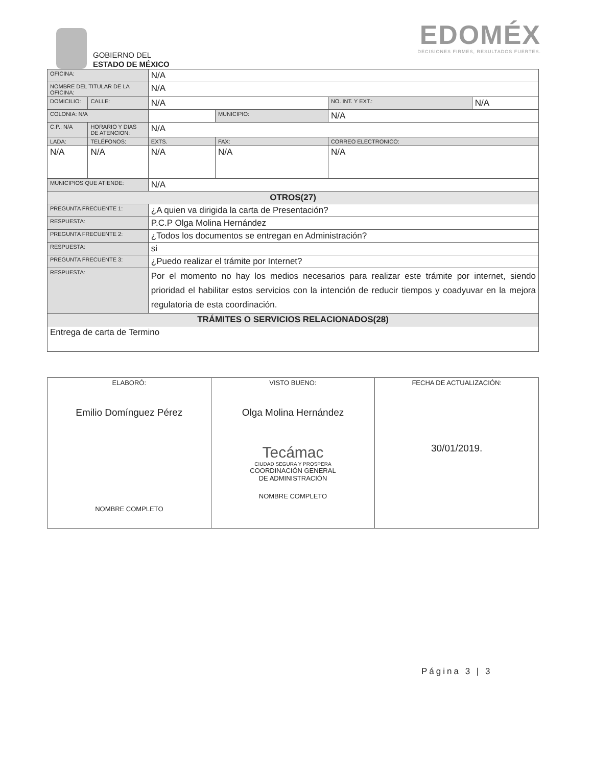GOBIERNO DEL
ESTADO DE MÉXICO
EDOMÉX
DECISIONES FIRMES, RESULTADOS FUERTES.
| OFICINA: | | N/A | | | | | |
| NOMBRE DEL TITULAR DE LA OFICINA: | | | N/A | | | | |
| DOMICILIO: | CALLE: | N/A | | | | NO. INT. Y EXT.: | N/A |
| COLONIA: N/A | | | | MUNICIPIO: | N/A | | |
| C.P.: N/A | HORARIO Y DIAS DE ATENCION: | | N/A | | | | |
| LADA: | TELÉFONOS: | | EXTS. | FAX: | | CORREO ELECTRONICO: | |
| N/A | N/A | | N/A | N/A | | N/A | |
| MUNICIPIOS QUE ATIENDE: | | N/A | | | | | |
| OTROS(27) | | | | | | | |
| PREGUNTA FRECUENTE 1: | | ¿A quien va dirigida la carta de Presentación? | | | | | |
| RESPUESTA: | | P.C.P Olga Molina Hernández | | | | | |
| PREGUNTA FRECUENTE 2: | | ¿Todos los documentos se entregan en Administración? | | | | | |
| RESPUESTA: | | si | | | | | |
| PREGUNTA FRECUENTE 3: | | ¿Puedo realizar el trámite por Internet? | | | | | |
| RESPUESTA: | | Por el momento no hay los medios necesarios para realizar este trámite por internet, siendo prioridad el habilitar estos servicios con la intención de reducir tiempos y coadyuvar en la mejora regulatoria de esta coordinación. | | | | | |
| TRÁMITES O SERVICIOS RELACIONADOS(28) | | | | | | | |
| Entrega de carta de Termino | | | | | | | |
| ELABORÓ: Emilio Domínguez Pérez NOMBRE COMPLETO | VISTO BUENO: Olga Molina Hernández Tecámac CIUDAD SEGURA Y PROSPERA COORDINACIÓN GENERAL DE ADMINISTRACIÓN NOMBRE COMPLETO | FECHA DE ACTUALIZACIÓN: 30/01/2019. |
Página 3 | 3